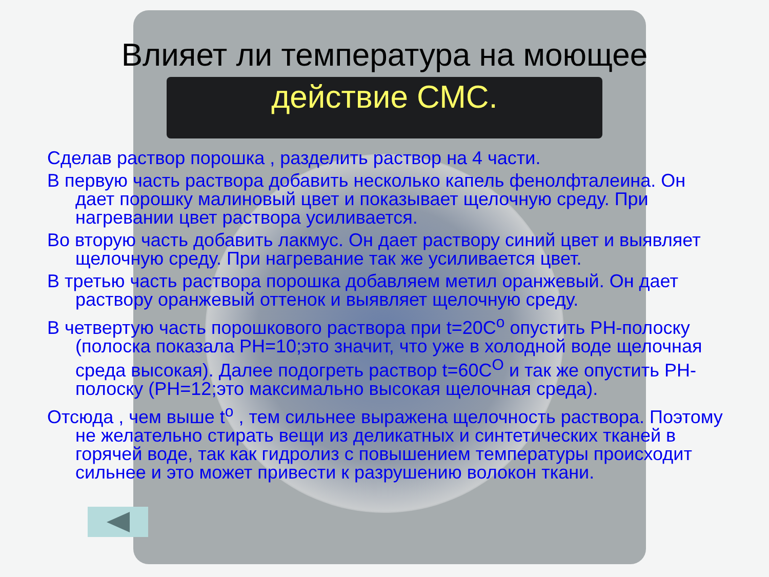Влияет ли температура на моющее
действие СМС.
Сделав раствор порошка , разделить раствор на 4 части.
В первую часть раствора добавить несколько капель фенолфталеина. Он дает порошку малиновый цвет и показывает щелочную среду. При нагревании цвет раствора усиливается.
Во вторую часть добавить лакмус. Он дает раствору синий цвет и выявляет щелочную среду. При нагревание так же усиливается цвет.
В третью часть раствора порошка добавляем метил оранжевый. Он дает раствору оранжевый оттенок и выявляет щелочную среду.
В четвертую часть порошкового раствора при t=20С<sup>о</sup> опустить РН-полоску (полоска показала РН=10;это значит, что уже в холодной воде щелочная среда высокая). Далее подогреть раствор t=60С<sup>О</sup> и так же опустить РН-полоску (РН=12;это максимально высокая щелочная среда).
Отсюда , чем выше t<sup>о</sup> , тем сильнее выражена щелочность раствора. Поэтому не желательно стирать вещи из деликатных и синтетических тканей в горячей воде, так как гидролиз с повышением температуры происходит сильнее и это может привести к разрушению волокон ткани.